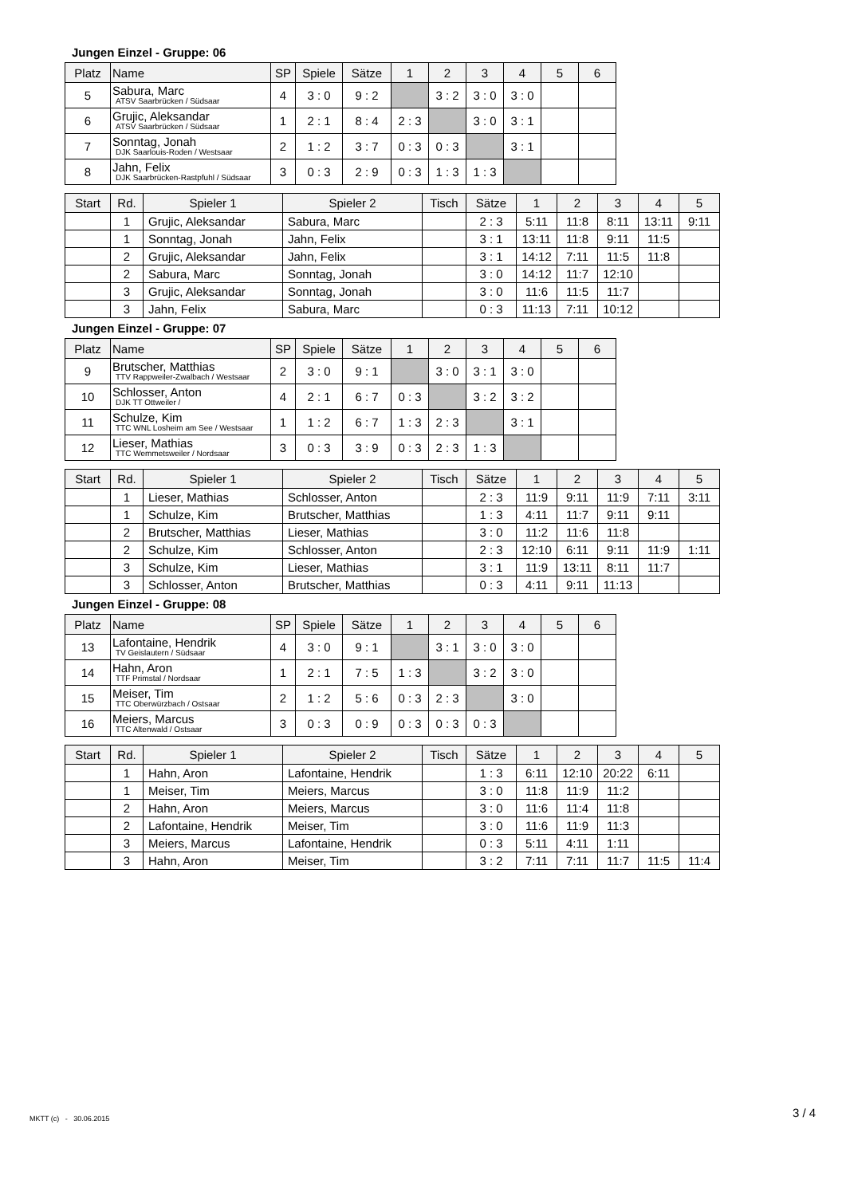Jungen Einzel - Gruppe: 06
| Platz | Name | SP | Spiele | Sätze | 1 | 2 | 3 | 4 | 5 | 6 |
| --- | --- | --- | --- | --- | --- | --- | --- | --- | --- | --- |
| 5 | Sabura, Marc ATSV Saarbrücken / Südsaar | 4 | 3 : 0 | 9 : 2 | | 3 : 2 | 3 : 0 | 3 : 0 | | |
| 6 | Grujic, Aleksandar ATSV Saarbrücken / Südsaar | 1 | 2 : 1 | 8 : 4 | 2 : 3 | | 3 : 0 | 3 : 1 | | |
| 7 | Sonntag, Jonah DJK Saarlouis-Roden / Westsaar | 2 | 1 : 2 | 3 : 7 | 0 : 3 | 0 : 3 | | 3 : 1 | | |
| 8 | Jahn, Felix DJK Saarbrücken-Rastpfuhl / Südsaar | 3 | 0 : 3 | 2 : 9 | 0 : 3 | 1 : 3 | 1 : 3 | | | |
| Start | Rd. | Spieler 1 | Spieler 2 | Tisch | Sätze | 1 | 2 | 3 | 4 | 5 |
| --- | --- | --- | --- | --- | --- | --- | --- | --- | --- | --- |
| | 1 | Grujic, Aleksandar | Sabura, Marc | | 2 : 3 | 5:11 | 11:8 | 8:11 | 13:11 | 9:11 |
| | 1 | Sonntag, Jonah | Jahn, Felix | | 3 : 1 | 13:11 | 11:8 | 9:11 | 11:5 | |
| | 2 | Grujic, Aleksandar | Jahn, Felix | | 3 : 1 | 14:12 | 7:11 | 11:5 | 11:8 | |
| | 2 | Sabura, Marc | Sonntag, Jonah | | 3 : 0 | 14:12 | 11:7 | 12:10 | | |
| | 3 | Grujic, Aleksandar | Sonntag, Jonah | | 3 : 0 | 11:6 | 11:5 | 11:7 | | |
| | 3 | Jahn, Felix | Sabura, Marc | | 0 : 3 | 11:13 | 7:11 | 10:12 | | |
Jungen Einzel - Gruppe: 07
| Platz | Name | SP | Spiele | Sätze | 1 | 2 | 3 | 4 | 5 | 6 |
| --- | --- | --- | --- | --- | --- | --- | --- | --- | --- | --- |
| 9 | Brutscher, Matthias TTV Rappweiler-Zwalbach / Westsaar | 2 | 3 : 0 | 9 : 1 | | 3 : 0 | 3 : 1 | 3 : 0 | | |
| 10 | Schlosser, Anton DJK TT Ottweiler / | 4 | 2 : 1 | 6 : 7 | 0 : 3 | | 3 : 2 | 3 : 2 | | |
| 11 | Schulze, Kim TTC WNL Losheim am See / Westsaar | 1 | 1 : 2 | 6 : 7 | 1 : 3 | 2 : 3 | | 3 : 1 | | |
| 12 | Lieser, Mathias TTC Wemmetsweiler / Nordsaar | 3 | 0 : 3 | 3 : 9 | 0 : 3 | 2 : 3 | 1 : 3 | | | |
| Start | Rd. | Spieler 1 | Spieler 2 | Tisch | Sätze | 1 | 2 | 3 | 4 | 5 |
| --- | --- | --- | --- | --- | --- | --- | --- | --- | --- | --- |
| | 1 | Lieser, Mathias | Schlosser, Anton | | 2 : 3 | 11:9 | 9:11 | 11:9 | 7:11 | 3:11 |
| | 1 | Schulze, Kim | Brutscher, Matthias | | 1 : 3 | 4:11 | 11:7 | 9:11 | 9:11 | |
| | 2 | Brutscher, Matthias | Lieser, Mathias | | 3 : 0 | 11:2 | 11:6 | 11:8 | | |
| | 2 | Schulze, Kim | Schlosser, Anton | | 2 : 3 | 12:10 | 6:11 | 9:11 | 11:9 | 1:11 |
| | 3 | Schulze, Kim | Lieser, Mathias | | 3 : 1 | 11:9 | 13:11 | 8:11 | 11:7 | |
| | 3 | Schlosser, Anton | Brutscher, Matthias | | 0 : 3 | 4:11 | 9:11 | 11:13 | | |
Jungen Einzel - Gruppe: 08
| Platz | Name | SP | Spiele | Sätze | 1 | 2 | 3 | 4 | 5 | 6 |
| --- | --- | --- | --- | --- | --- | --- | --- | --- | --- | --- |
| 13 | Lafontaine, Hendrik TV Geislautern / Südsaar | 4 | 3 : 0 | 9 : 1 | | 3 : 1 | 3 : 0 | 3 : 0 | | |
| 14 | Hahn, Aron TTF Primstal / Nordsaar | 1 | 2 : 1 | 7 : 5 | 1 : 3 | | 3 : 2 | 3 : 0 | | |
| 15 | Meiser, Tim TTC Oberwürzbach / Ostsaar | 2 | 1 : 2 | 5 : 6 | 0 : 3 | 2 : 3 | | 3 : 0 | | |
| 16 | Meiers, Marcus TTC Altenwald / Ostsaar | 3 | 0 : 3 | 0 : 9 | 0 : 3 | 0 : 3 | 0 : 3 | | | |
| Start | Rd. | Spieler 1 | Spieler 2 | Tisch | Sätze | 1 | 2 | 3 | 4 | 5 |
| --- | --- | --- | --- | --- | --- | --- | --- | --- | --- | --- |
| | 1 | Hahn, Aron | Lafontaine, Hendrik | | 1 : 3 | 6:11 | 12:10 | 20:22 | 6:11 | |
| | 1 | Meiser, Tim | Meiers, Marcus | | 3 : 0 | 11:8 | 11:9 | 11:2 | | |
| | 2 | Hahn, Aron | Meiers, Marcus | | 3 : 0 | 11:6 | 11:4 | 11:8 | | |
| | 2 | Lafontaine, Hendrik | Meiser, Tim | | 3 : 0 | 11:6 | 11:9 | 11:3 | | |
| | 3 | Meiers, Marcus | Lafontaine, Hendrik | | 0 : 3 | 5:11 | 4:11 | 1:11 | | |
| | 3 | Hahn, Aron | Meiser, Tim | | 3 : 2 | 7:11 | 7:11 | 11:7 | 11:5 | 11:4 |
MKTT (c) - 30.06.2015 3 / 4